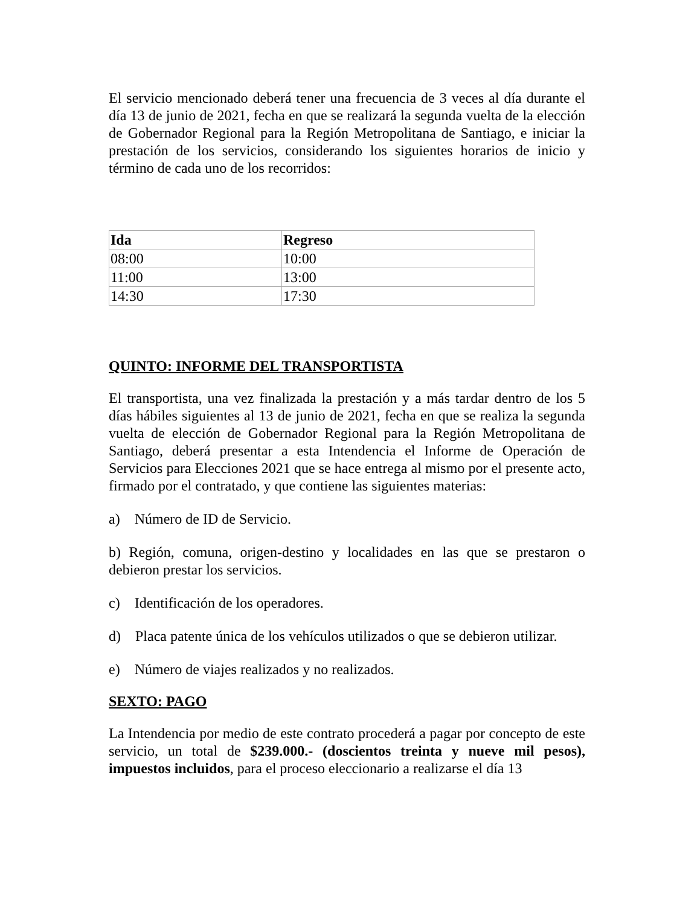El servicio mencionado deberá tener una frecuencia de 3 veces al día durante el día 13 de junio de 2021, fecha en que se realizará la segunda vuelta de la elección de Gobernador Regional para la Región Metropolitana de Santiago, e iniciar la prestación de los servicios, considerando los siguientes horarios de inicio y término de cada uno de los recorridos:
| Ida | Regreso |
| --- | --- |
| 08:00 | 10:00 |
| 11:00 | 13:00 |
| 14:30 | 17:30 |
QUINTO: INFORME DEL TRANSPORTISTA
El transportista, una vez finalizada la prestación y a más tardar dentro de los 5 días hábiles siguientes al 13 de junio de 2021, fecha en que se realiza la segunda vuelta de elección de Gobernador Regional para la Región Metropolitana de Santiago, deberá presentar a esta Intendencia el Informe de Operación de Servicios para Elecciones 2021 que se hace entrega al mismo por el presente acto, firmado por el contratado, y que contiene las siguientes materias:
a) Número de ID de Servicio.
b) Región, comuna, origen-destino y localidades en las que se prestaron o debieron prestar los servicios.
c) Identificación de los operadores.
d) Placa patente única de los vehículos utilizados o que se debieron utilizar.
e) Número de viajes realizados y no realizados.
SEXTO: PAGO
La Intendencia por medio de este contrato procederá a pagar por concepto de este servicio, un total de $239.000.- (doscientos treinta y nueve mil pesos), impuestos incluidos, para el proceso eleccionario a realizarse el día 13